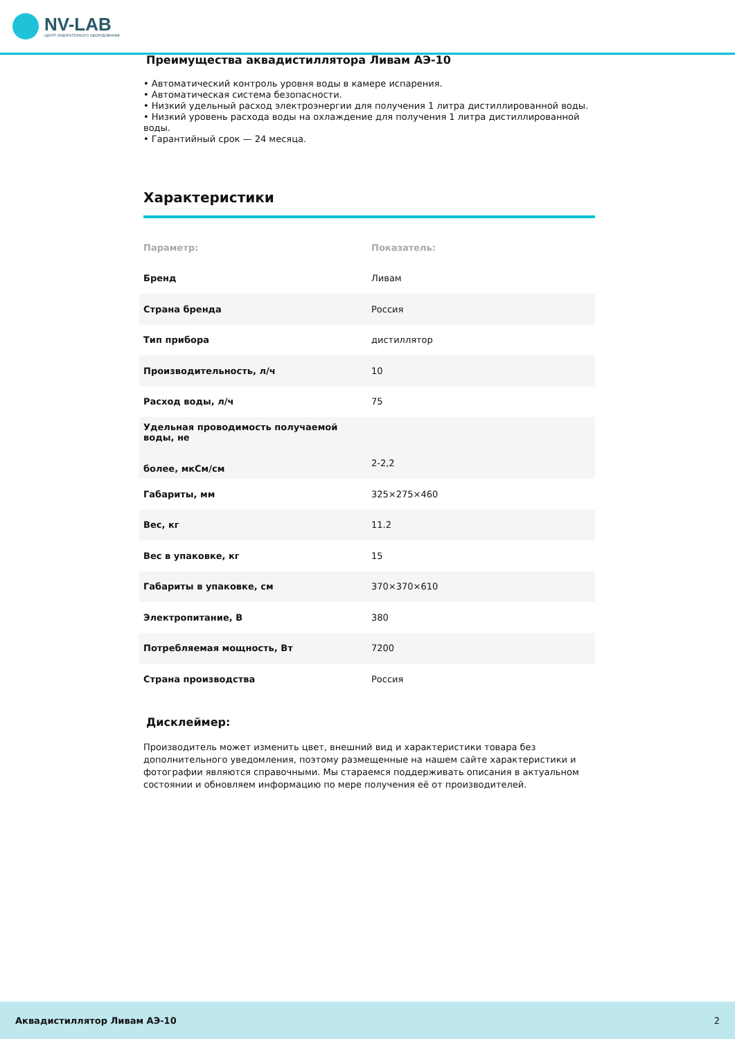NV-LAB
ЦЕНТР ЛАБОРАТОРНОГО ОБОРУДОВАНИЯ
Преимущества аквадистиллятора Ливам АЭ-10
• Автоматический контроль уровня воды в камере испарения.
• Автоматическая система безопасности.
• Низкий удельный расход электроэнергии для получения 1 литра дистиллированной воды.
• Низкий уровень расхода воды на охлаждение для получения 1 литра дистиллированной воды.
• Гарантийный срок — 24 месяца.
Характеристики
| Параметр: | Показатель: |
| --- | --- |
| Бренд | Ливам |
| Страна бренда | Россия |
| Тип прибора | дистиллятор |
| Производительность, л/ч | 10 |
| Расход воды, л/ч | 75 |
| Удельная проводимость получаемой воды, не более, мкСм/см | 2-2,2 |
| Габариты, мм | 325×275×460 |
| Вес, кг | 11.2 |
| Вес в упаковке, кг | 15 |
| Габариты в упаковке, см | 370×370×610 |
| Электропитание, В | 380 |
| Потребляемая мощность, Вт | 7200 |
| Страна производства | Россия |
Дисклеймер:
Производитель может изменить цвет, внешний вид и характеристики товара без дополнительного уведомления, поэтому размещенные на нашем сайте характеристики и фотографии являются справочными. Мы стараемся поддерживать описания в актуальном состоянии и обновляем информацию по мере получения её от производителей.
Аквадистиллятор Ливам АЭ-10 2